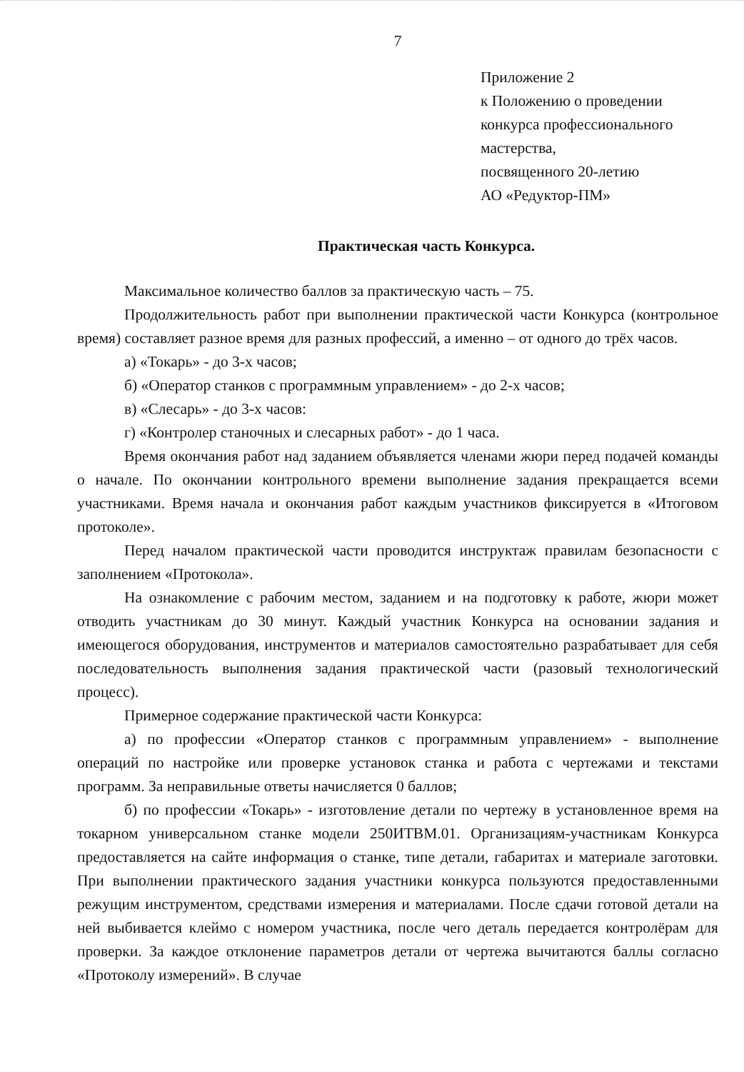7
Приложение 2
к Положению о проведении
конкурса профессионального
мастерства,
посвященного 20-летию
АО «Редуктор-ПМ»
Практическая часть Конкурса.
Максимальное количество баллов за практическую часть – 75.
Продолжительность работ при выполнении практической части Конкурса (контрольное время) составляет разное время для разных профессий, а именно – от одного до трёх часов.
а) «Токарь» - до 3-х часов;
б) «Оператор станков с программным управлением» - до 2-х часов;
в) «Слесарь» - до 3-х часов:
г) «Контролер станочных и слесарных работ» - до 1 часа.
Время окончания работ над заданием объявляется членами жюри перед подачей команды о начале. По окончании контрольного времени выполнение задания прекращается всеми участниками. Время начала и окончания работ каждым участников фиксируется в «Итоговом протоколе».
Перед началом практической части проводится инструктаж правилам безопасности с заполнением «Протокола».
На ознакомление с рабочим местом, заданием и на подготовку к работе, жюри может отводить участникам до 30 минут. Каждый участник Конкурса на основании задания и имеющегося оборудования, инструментов и материалов самостоятельно разрабатывает для себя последовательность выполнения задания практической части (разовый технологический процесс).
Примерное содержание практической части Конкурса:
а) по профессии «Оператор станков с программным управлением» - выполнение операций по настройке или проверке установок станка и работа с чертежами и текстами программ. За неправильные ответы начисляется 0 баллов;
б) по профессии «Токарь» - изготовление детали по чертежу в установленное время на токарном универсальном станке модели 250ИТВМ.01. Организациям-участникам Конкурса предоставляется на сайте информация о станке, типе детали, габаритах и материале заготовки. При выполнении практического задания участники конкурса пользуются предоставленными режущим инструментом, средствами измерения и материалами. После сдачи готовой детали на ней выбивается клеймо с номером участника, после чего деталь передается контролёрам для проверки. За каждое отклонение параметров детали от чертежа вычитаются баллы согласно «Протоколу измерений». В случае